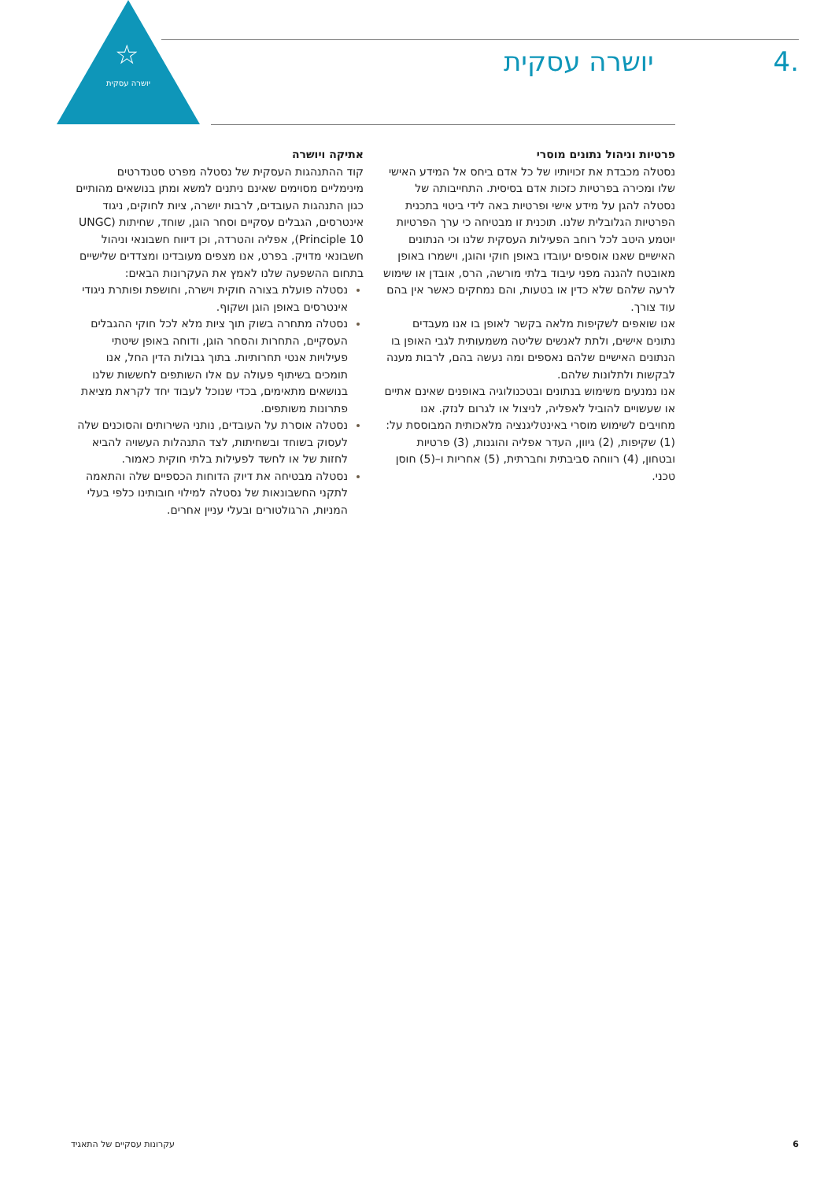☆
יושרה עסקית
.4 יושרה עסקית
אתיקה ויושרה
קוד ההתנהגות העסקית של נסטלה מפרט סטנדרטים מינימליים מסוימים שאינם ניתנים למשא ומתן בנושאים מהותיים כגון התנהגות העובדים, לרבות יושרה, ציות לחוקים, ניגוד אינטרסים, הגבלים עסקיים וסחר הוגן, שוחד, שחיתות (UNGC Principle 10), אפליה והטרדה, וכן דיווח חשבונאי וניהול חשבונאי מדויק. בפרט, אנו מצפים מעובדינו ומצדדים שלישיים בתחום ההשפעה שלנו לאמץ את העקרונות הבאים:
נסטלה פועלת בצורה חוקית וישרה, וחושפת ופותרת ניגודי אינטרסים באופן הוגן ושקוף.
נסטלה מתחרה בשוק תוך ציות מלא לכל חוקי ההגבלים העסקיים, התחרות והסחר הוגן, ודוחה באופן שיטתי פעילויות אנטי תחרותיות. בתוך גבולות הדין החל, אנו תומכים בשיתוף פעולה עם אלו השותפים לחששות שלנו בנושאים מתאימים, בכדי שנוכל לעבוד יחד לקראת מציאת פתרונות משותפים.
נסטלה אוסרת על העובדים, נותני השירותים והסוכנים שלה לעסוק בשוחד ובשחיתות, לצד התנהלות העשויה להביא לחזות של או לחשד לפעילות בלתי חוקית כאמור.
נסטלה מבטיחה את דיוק הדוחות הכספיים שלה והתאמה לתקני החשבונאות של נסטלה למילוי חובותינו כלפי בעלי המניות, הרגולטורים ובעלי עניין אחרים.
פרטיות וניהול נתונים מוסרי
נסטלה מכבדת את זכויותיו של כל אדם ביחס אל המידע האישי שלו ומכירה בפרטיות כזכות אדם בסיסית. התחייבותה של נסטלה להגן על מידע אישי ופרטיות באה לידי ביטוי בתכנית הפרטיות הגלובלית שלנו. תוכנית זו מבטיחה כי ערך הפרטיות יוטמע היטב לכל רוחב הפעילות העסקית שלנו וכי הנתונים האישיים שאנו אוספים יעובדו באופן חוקי והוגן, וישמרו באופן מאובטח להגנה מפני עיבוד בלתי מורשה, הרס, אובדן או שימוש לרעה שלהם שלא כדין או בטעות, והם נמחקים כאשר אין בהם עוד צורך.
אנו שואפים לשקיפות מלאה בקשר לאופן בו אנו מעבדים נתונים אישים, ולתת לאנשים שליטה משמעותית לגבי האופן בו הנתונים האישיים שלהם נאספים ומה נעשה בהם, לרבות מענה לבקשות ולתלונות שלהם.
אנו נמנעים משימוש בנתונים ובטכנולוגיה באופנים שאינם אתיים או שעשויים להוביל לאפליה, לניצול או לגרום לנזק. אנו מחויבים לשימוש מוסרי באינטליגנציה מלאכותית המבוססת על: (1) שקיפות, (2) גיוון, העדר אפליה והוגנות, (3) פרטיות ובטחון, (4) רווחה סביבתית וחברתית, (5) אחריות ו–(5) חוסן טכני.
6 עקרונות עסקיים של התאגיד